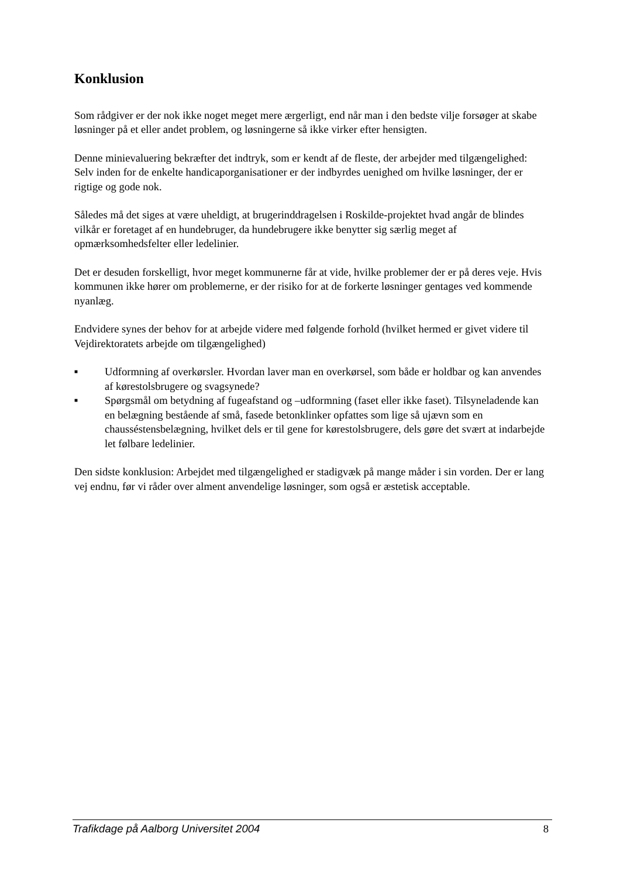Konklusion
Som rådgiver er der nok ikke noget meget mere ærgerligt, end når man i den bedste vilje forsøger at skabe løsninger på et eller andet problem, og løsningerne så ikke virker efter hensigten.
Denne minievaluering bekræfter det indtryk, som er kendt af de fleste, der arbejder med tilgængelighed: Selv inden for de enkelte handicaporganisationer er der indbyrdes uenighed om hvilke løsninger, der er rigtige og gode nok.
Således må det siges at være uheldigt, at brugerinddragelsen i Roskilde-projektet hvad angår de blindes vilkår er foretaget af en hundebruger, da hundebrugere ikke benytter sig særlig meget af opmærksomhedsfelter eller ledelinier.
Det er desuden forskelligt, hvor meget kommunerne får at vide, hvilke problemer der er på deres veje. Hvis kommunen ikke hører om problemerne, er der risiko for at de forkerte løsninger gentages ved kommende nyanlæg.
Endvidere synes der behov for at arbejde videre med følgende forhold (hvilket hermed er givet videre til Vejdirektoratets arbejde om tilgængelighed)
■ Udformning af overkørsler. Hvordan laver man en overkørsel, som både er holdbar og kan anvendes af kørestolsbrugere og svagsynede?
■ Spørgsmål om betydning af fugeafstand og –udformning (faset eller ikke faset). Tilsyneladende kan en belægning bestående af små, fasede betonklinker opfattes som lige så ujævn som en chausséstensbelægning, hvilket dels er til gene for kørestolsbrugere, dels gøre det svært at indarbejde let følbare ledelinier.
Den sidste konklusion: Arbejdet med tilgængelighed er stadigvæk på mange måder i sin vorden. Der er lang vej endnu, før vi råder over alment anvendelige løsninger, som også er æstetisk acceptable.
Trafikdage på Aalborg Universitet 2004 8